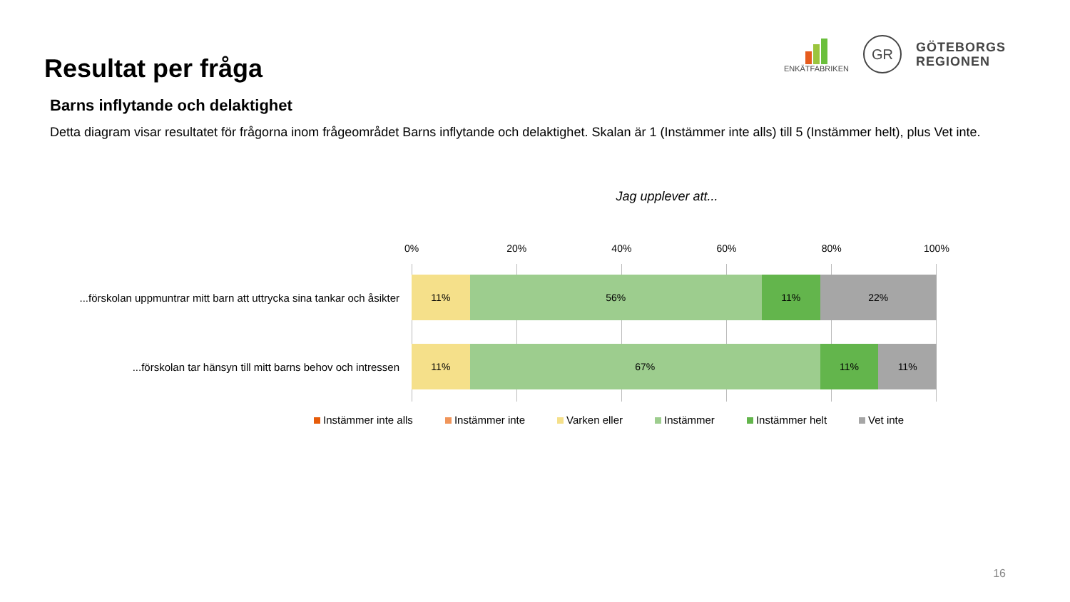Resultat per fråga
ENKÄTFABRIKEN
GR
GÖTEBORGS
REGIONEN
Barns inflytande och delaktighet
Detta diagram visar resultatet för frågorna inom frågeområdet Barns inflytande och delaktighet. Skalan är 1 (Instämmer inte alls) till 5 (Instämmer helt), plus Vet inte.
Jag upplever att...
0% 20% 40% 60% 80% 100%
...förskolan uppmuntrar mitt barn att uttrycka sina tankar och åsikter
11% 56% 11% 22%
...förskolan tar hänsyn till mitt barns behov och intressen
11% 67% 11% 11%
Instämmer inte alls Instämmer inte Varken eller Instämmer Instämmer helt Vet inte
16